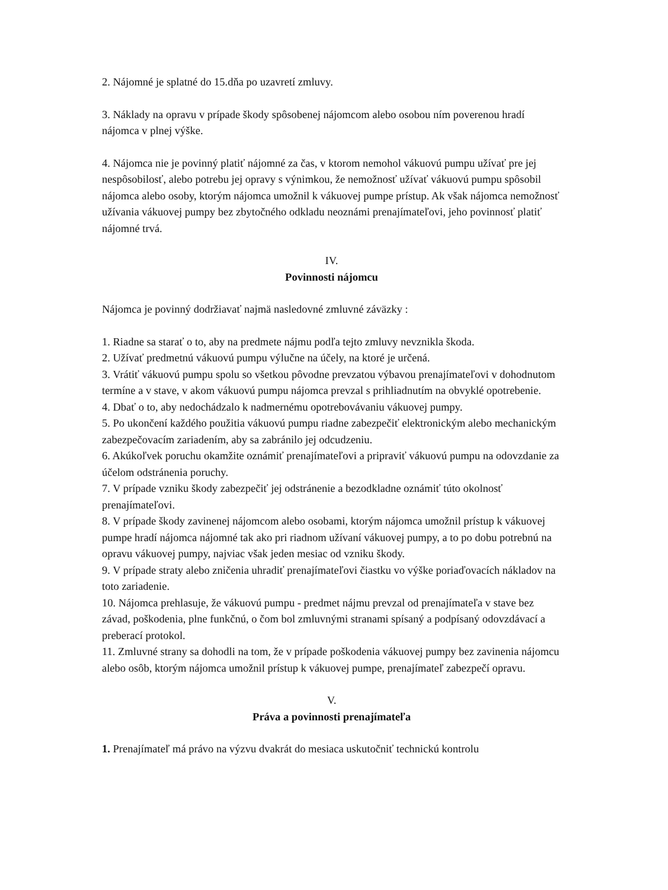2. Nájomné je splatné do 15.dňa po uzavretí zmluvy.
3. Náklady na opravu v prípade škody spôsobenej nájomcom alebo osobou ním poverenou hradí nájomca v plnej výške.
4. Nájomca nie je povinný platiť nájomné za čas, v ktorom nemohol vákuovú pumpu užívať pre jej nespôsobilosť, alebo potrebu jej opravy s výnimkou, že nemožnosť užívať vákuovú pumpu spôsobil nájomca alebo osoby, ktorým nájomca umožnil k vákuovej pumpe prístup. Ak však nájomca nemožnosť užívania vákuovej pumpy bez zbytočného odkladu neoznámi prenajímateľovi, jeho povinnosť platiť nájomné trvá.
IV.
Povinnosti nájomcu
Nájomca je povinný dodržiavať najmä nasledovné zmluvné záväzky :
1. Riadne sa starať o to, aby na predmete nájmu podľa tejto zmluvy nevznikla škoda.
2. Užívať predmetnú vákuovú pumpu výlučne na účely, na ktoré je určená.
3. Vrátiť vákuovú pumpu spolu so všetkou pôvodne prevzatou výbavou prenajímateľovi v dohodnutom termíne a v stave, v akom vákuovú pumpu nájomca prevzal s prihliadnutím na obvyklé opotrebenie.
4. Dbať o to, aby nedochádzalo k nadmernému opotrebovávaniu vákuovej pumpy.
5. Po ukončení každého použitia vákuovú pumpu riadne zabezpečiť elektronickým alebo mechanickým zabezpečovacím zariadením, aby sa zabránilo jej odcudzeniu.
6. Akúkoľvek poruchu okamžite oznámiť prenajímateľovi a pripraviť vákuovú pumpu na odovzdanie za účelom odstránenia poruchy.
7. V prípade vzniku škody zabezpečiť jej odstránenie a bezodkladne oznámiť túto okolnosť prenajímateľovi.
8. V prípade škody zavinenej nájomcom alebo osobami, ktorým nájomca umožnil prístup k vákuovej pumpe hradí nájomca nájomné tak ako pri riadnom užívaní vákuovej pumpy, a to po dobu potrebnú na opravu vákuovej pumpy, najviac však jeden mesiac od vzniku škody.
9. V prípade straty alebo zničenia uhradiť prenajímateľovi čiastku vo výške poriaďovacích nákladov na toto zariadenie.
10. Nájomca prehlasuje, že vákuovú pumpu - predmet nájmu prevzal od prenajímateľa v stave bez závad, poškodenia, plne funkčnú, o čom bol zmluvnými stranami spísaný a podpísaný odovzdávací a preberací protokol.
11. Zmluvné strany sa dohodli na tom, že v prípade poškodenia vákuovej pumpy bez zavinenia nájomcu alebo osôb, ktorým nájomca umožnil prístup k vákuovej pumpe, prenajímateľ zabezpečí opravu.
V.
Práva a povinnosti prenajímateľa
1. Prenajímateľ má právo na výzvu dvakrát do mesiaca uskutočniť technickú kontrolu